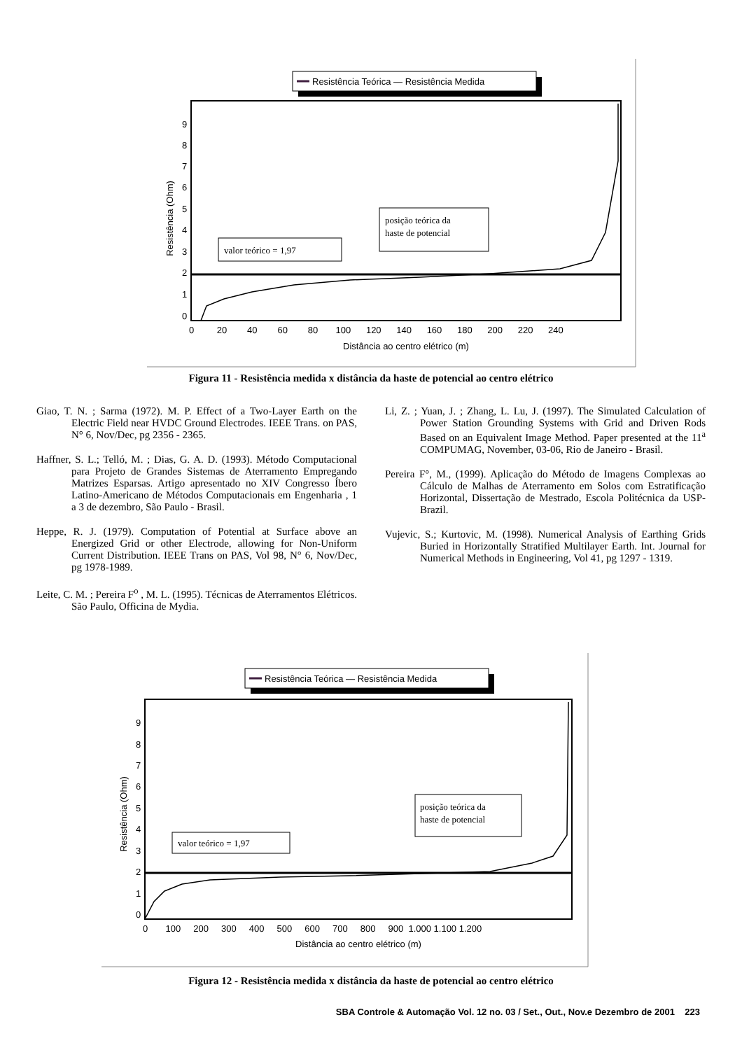Resistência Teórica — Resistência Medida
9
8
7
6
5
4
3
2
1
0
Resistência (Ohm)
valor teórico = 1,97
posição teórica da
haste de potencial
0 20 40 60 80 100 120 140 160 180 200 220 240
Distância ao centro elétrico (m)
Figura 11 - Resistência medida x distância da haste de potencial ao centro elétrico
Giao, T. N. ; Sarma (1972). M. P. Effect of a Two-Layer Earth on the Electric Field near HVDC Ground Electrodes. IEEE Trans. on PAS, N° 6, Nov/Dec, pg 2356 - 2365.
Haffner, S. L.; Telló, M. ; Dias, G. A. D. (1993). Método Computacional para Projeto de Grandes Sistemas de Aterramento Empregando Matrizes Esparsas. Artigo apresentado no XIV Congresso Íbero Latino-Americano de Métodos Computacionais em Engenharia , 1 a 3 de dezembro, São Paulo - Brasil.
Heppe, R. J. (1979). Computation of Potential at Surface above an Energized Grid or other Electrode, allowing for Non-Uniform Current Distribution. IEEE Trans on PAS, Vol 98, N° 6, Nov/Dec, pg 1978-1989.
Leite, C. M. ; Pereira F<sup>o</sup> , M. L. (1995). Técnicas de Aterramentos Elétricos. São Paulo, Officina de Mydia.
Li, Z. ; Yuan, J. ; Zhang, L. Lu, J. (1997). The Simulated Calculation of Power Station Grounding Systems with Grid and Driven Rods Based on an Equivalent Image Method. Paper presented at the 11<sup>a</sup> COMPUMAG, November, 03-06, Rio de Janeiro - Brasil.
Pereira F°, M., (1999). Aplicação do Método de Imagens Complexas ao Cálculo de Malhas de Aterramento em Solos com Estratificação Horizontal, Dissertação de Mestrado, Escola Politécnica da USP- Brazil.
Vujevic, S.; Kurtovic, M. (1998). Numerical Analysis of Earthing Grids Buried in Horizontally Stratified Multilayer Earth. Int. Journal for Numerical Methods in Engineering, Vol 41, pg 1297 - 1319.
Resistência Teórica — Resistência Medida
9
8
7
6
5
4
3
2
1
0
Resistência (Ohm)
valor teórico = 1,97
posição teórica da
haste de potencial
0 100 200 300 400 500 600 700 800 900 1.000 1.100 1.200
Distância ao centro elétrico (m)
Figura 12 - Resistência medida x distância da haste de potencial ao centro elétrico
SBA Controle & Automação Vol. 12 no. 03 / Set., Out., Nov.e Dezembro de 2001 223